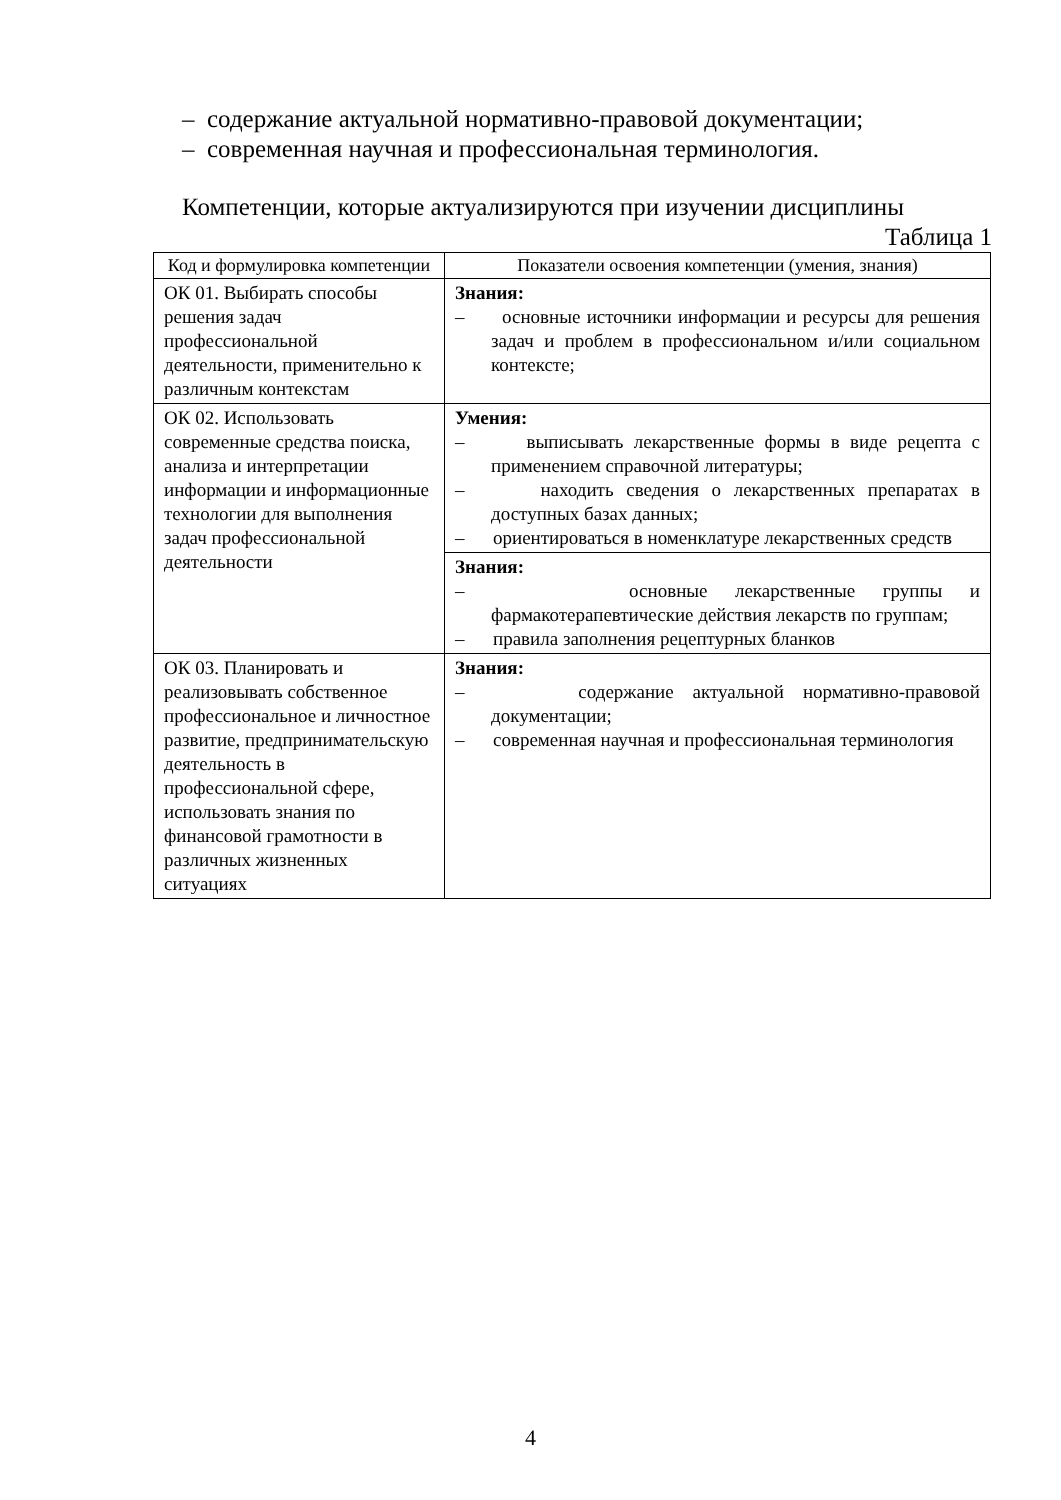– содержание актуальной нормативно-правовой документации;
– современная научная и профессиональная терминология.
Компетенции, которые актуализируются при изучении дисциплины
Таблица 1
| Код и формулировка компетенции | Показатели освоения компетенции (умения, знания) |
| --- | --- |
| ОК 01. Выбирать способы решения задач профессиональной деятельности, применительно к различным контекстам | Знания: – основные источники информации и ресурсы для решения задач и проблем в профессиональном и/или социальном контексте; |
| ОК 02. Использовать современные средства поиска, анализа и интерпретации информации и информационные технологии для выполнения задач профессиональной деятельности | Умения: – выписывать лекарственные формы в виде рецепта с применением справочной литературы; – находить сведения о лекарственных препаратах в доступных базах данных; – ориентироваться в номенклатуре лекарственных средств |
| | Знания: – основные лекарственные группы и фармакотерапевтические действия лекарств по группам; – правила заполнения рецептурных бланков |
| ОК 03. Планировать и реализовывать собственное профессиональное и личностное развитие, предпринимательскую деятельность в профессиональной сфере, использовать знания по финансовой грамотности в различных жизненных ситуациях | Знания: – содержание актуальной нормативно-правовой документации; – современная научная и профессиональная терминология |
4